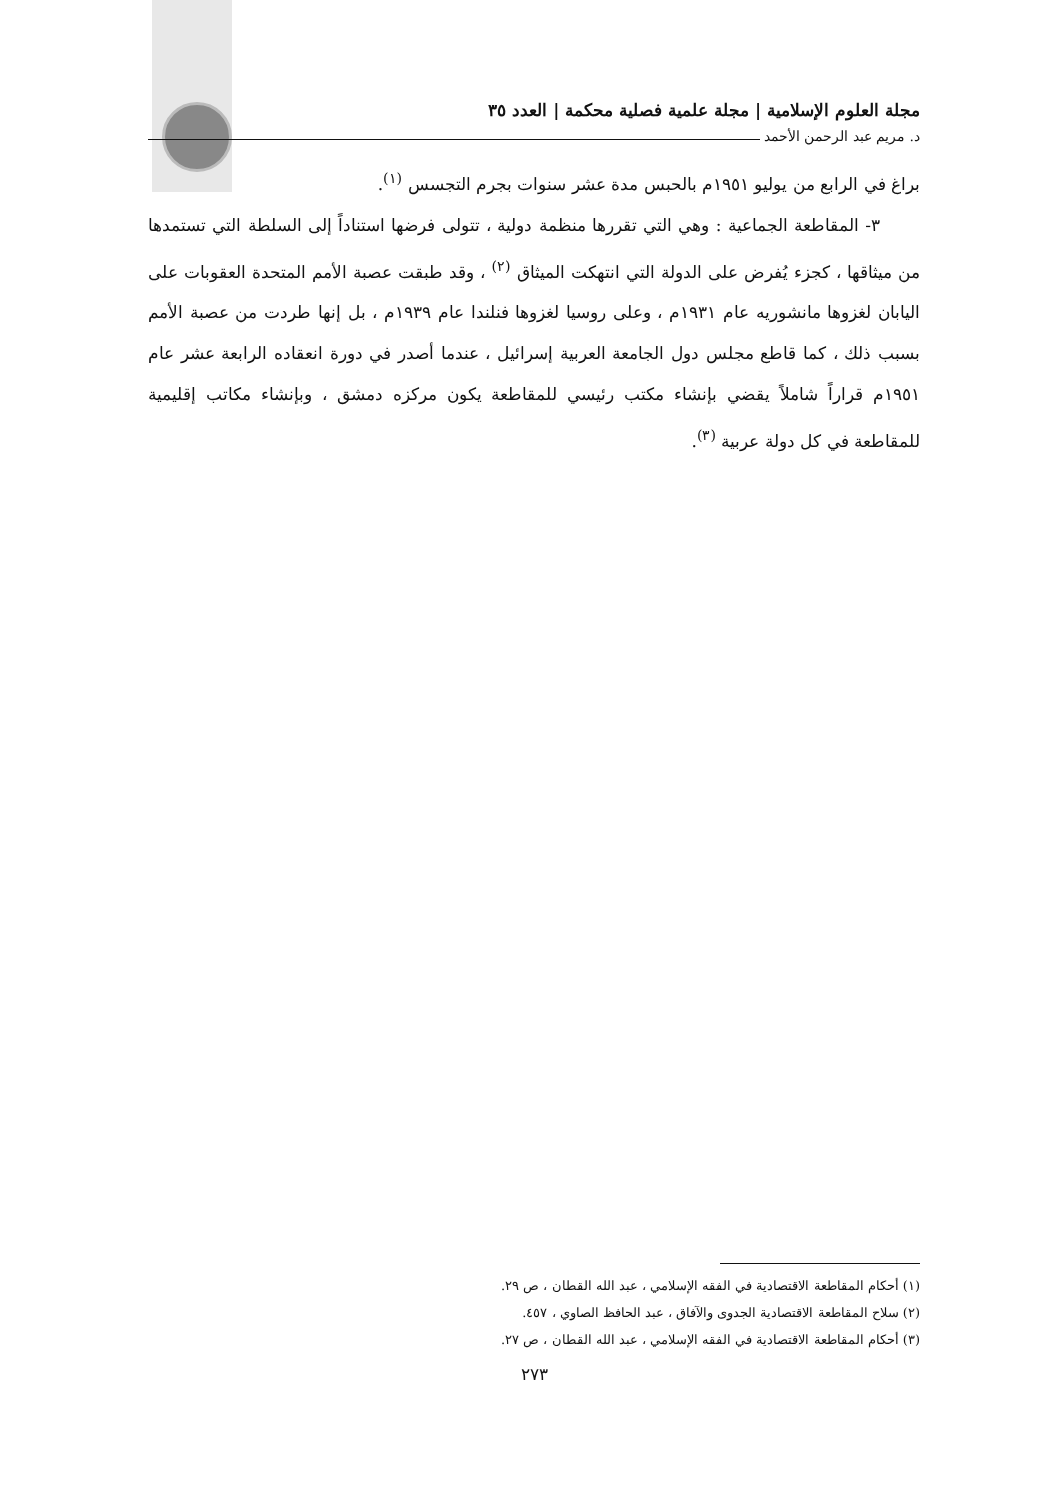مجلة العلوم الإسلامية | مجلة علمية فصلية محكمة | العدد ٣٥
د. مريم عبد الرحمن الأحمد
براغ في الرابع من يوليو ١٩٥١م بالحبس مدة عشر سنوات بجرم التجسس <sup>(١)</sup>.
٣- المقاطعة الجماعية : وهي التي تقررها منظمة دولية ، تتولى فرضها استناداً إلى السلطة التي تستمدها من ميثاقها ، كجزء يُفرض على الدولة التي انتهكت الميثاق <sup>(٢)</sup> ، وقد طبقت عصبة الأمم المتحدة العقوبات على اليابان لغزوها مانشوريه عام ١٩٣١م ، وعلى روسيا لغزوها فنلندا عام ١٩٣٩م ، بل إنها طردت من عصبة الأمم بسبب ذلك ، كما قاطع مجلس دول الجامعة العربية إسرائيل ، عندما أصدر في دورة انعقاده الرابعة عشر عام ١٩٥١م قراراً شاملاً يقضي بإنشاء مكتب رئيسي للمقاطعة يكون مركزه دمشق ، وبإنشاء مكاتب إقليمية للمقاطعة في كل دولة عربية <sup>(٣)</sup>.
(١) أحكام المقاطعة الاقتصادية في الفقه الإسلامي ، عبد الله القطان ، ص ٢٩.
(٢) سلاح المقاطعة الاقتصادية الجدوى والآفاق ، عبد الحافظ الصاوي ، ٤٥٧.
(٣) أحكام المقاطعة الاقتصادية في الفقه الإسلامي ، عبد الله القطان ، ص ٢٧.
٢٧٣